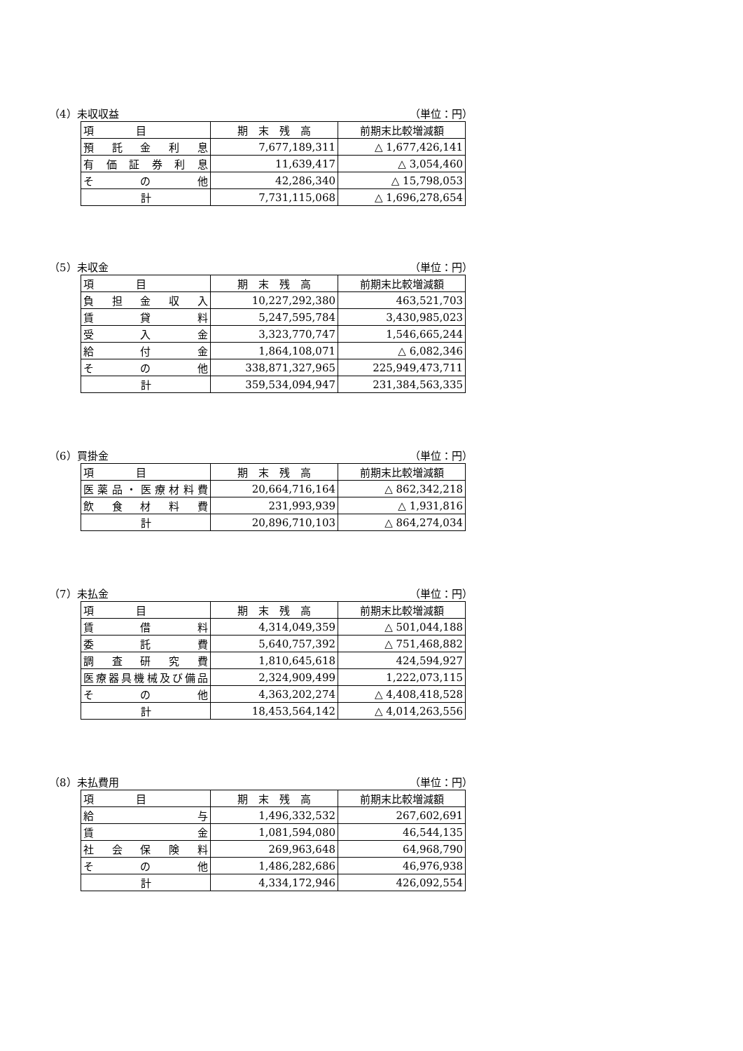（4）未収収益 （単位：円）
| 項 目 | 期 末 残 高 | 前期末比較増減額 |
| --- | --- | --- |
| 預 託 金 利 息 | 7,677,189,311 | △ 1,677,426,141 |
| 有 価 証 券 利 息 | 11,639,417 | △ 3,054,460 |
| そ の 他 | 42,286,340 | △ 15,798,053 |
| 計 | 7,731,115,068 | △ 1,696,278,654 |
（5）未収金 （単位：円）
| 項 目 | 期 末 残 高 | 前期末比較増減額 |
| --- | --- | --- |
| 負 担 金 収 入 | 10,227,292,380 | 463,521,703 |
| 賃 貸 料 | 5,247,595,784 | 3,430,985,023 |
| 受 入 金 | 3,323,770,747 | 1,546,665,244 |
| 給 付 金 | 1,864,108,071 | △ 6,082,346 |
| そ の 他 | 338,871,327,965 | 225,949,473,711 |
| 計 | 359,534,094,947 | 231,384,563,335 |
（6）買掛金 （単位：円）
| 項 目 | 期 末 残 高 | 前期末比較増減額 |
| --- | --- | --- |
| 医薬品・医療材料費 | 20,664,716,164 | △ 862,342,218 |
| 飲 食 材 料 費 | 231,993,939 | △ 1,931,816 |
| 計 | 20,896,710,103 | △ 864,274,034 |
（7）未払金 （単位：円）
| 項 目 | 期 末 残 高 | 前期末比較増減額 |
| --- | --- | --- |
| 賃 借 料 | 4,314,049,359 | △ 501,044,188 |
| 委 託 費 | 5,640,757,392 | △ 751,468,882 |
| 調 査 研 究 費 | 1,810,645,618 | 424,594,927 |
| 医療器具機械及び備品 | 2,324,909,499 | 1,222,073,115 |
| そ の 他 | 4,363,202,274 | △ 4,408,418,528 |
| 計 | 18,453,564,142 | △ 4,014,263,556 |
（8）未払費用 （単位：円）
| 項 目 | 期 末 残 高 | 前期末比較増減額 |
| --- | --- | --- |
| 給 与 | 1,496,332,532 | 267,602,691 |
| 賃 金 | 1,081,594,080 | 46,544,135 |
| 社 会 保 険 料 | 269,963,648 | 64,968,790 |
| そ の 他 | 1,486,282,686 | 46,976,938 |
| 計 | 4,334,172,946 | 426,092,554 |